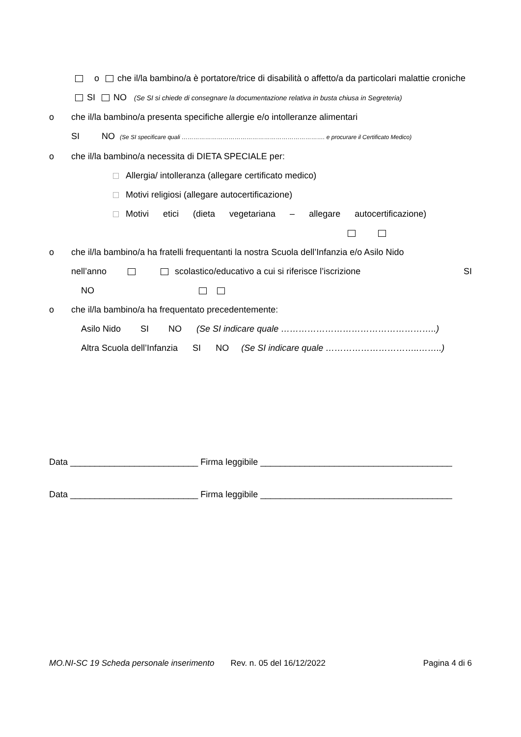o che il/la bambino/a è portatore/trice di disabilità o affetto/a da particolari malattie croniche
SI NO (Se SI si chiede di consegnare la documentazione relativa in busta chiusa in Segreteria)
o che il/la bambino/a presenta specifiche allergie e/o intolleranze alimentari
SI NO (Se SI specificare quali ………………………………………………………………. e procurare il Certificato Medico)
o che il/la bambino/a necessita di DIETA SPECIALE per:
Allergia/ intolleranza (allegare certificato medico)
Motivi religiosi (allegare autocertificazione)
Motivi etici (dieta vegetariana – allegare autocertificazione)
o che il/la bambino/a ha fratelli frequentanti la nostra Scuola dell’Infanzia e/o Asilo Nido
nell’anno scolastico/educativo a cui si riferisce l’iscrizione SI
NO
o che il/la bambino/a ha frequentato precedentemente:
Asilo Nido SI NO (Se SI indicare quale ……………………………………………..)
Altra Scuola dell’Infanzia SI NO (Se SI indicare quale …………………………..……..)
Data __________________________ Firma leggibile _______________________________________
Data __________________________ Firma leggibile _______________________________________
MO.NI-SC 19 Scheda personale inserimento Rev. n. 05 del 16/12/2022 Pagina 4 di 6